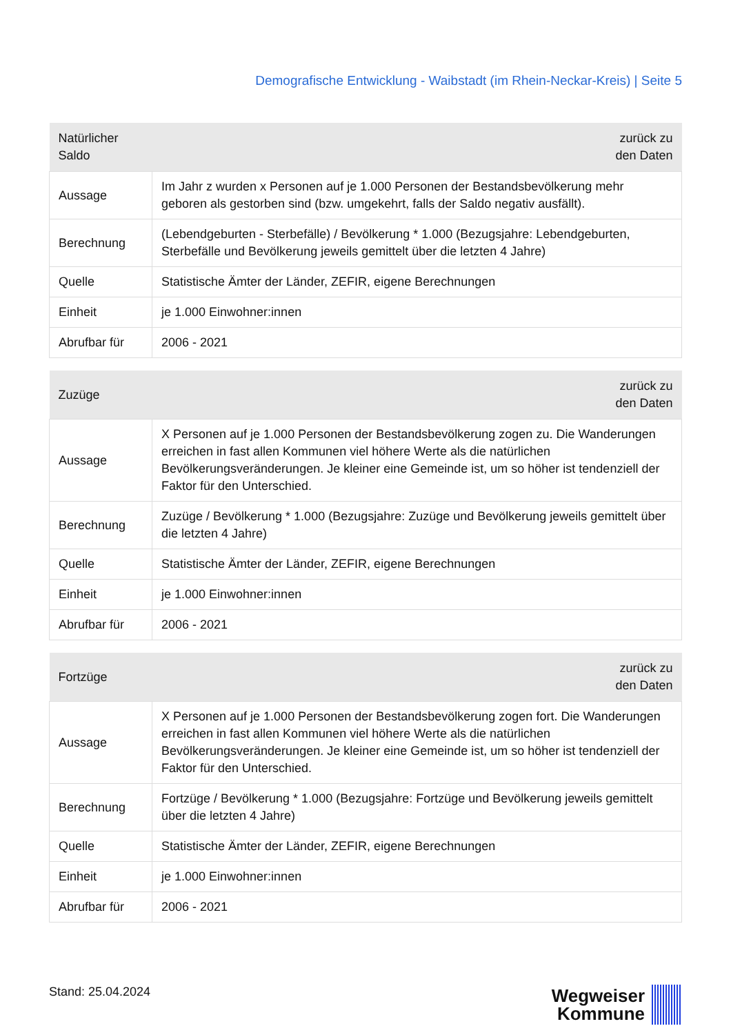Demografische Entwicklung - Waibstadt (im Rhein-Neckar-Kreis) | Seite 5
| Natürlicher Saldo | zurück zu den Daten |
| --- | --- |
| Aussage | Im Jahr z wurden x Personen auf je 1.000 Personen der Bestandsbevölkerung mehr geboren als gestorben sind (bzw. umgekehrt, falls der Saldo negativ ausfällt). |
| Berechnung | (Lebendgeburten - Sterbefälle) / Bevölkerung * 1.000 (Bezugsjahre: Lebendgeburten, Sterbefälle und Bevölkerung jeweils gemittelt über die letzten 4 Jahre) |
| Quelle | Statistische Ämter der Länder, ZEFIR, eigene Berechnungen |
| Einheit | je 1.000 Einwohner:innen |
| Abrufbar für | 2006 - 2021 |
| Zuzüge | zurück zu den Daten |
| --- | --- |
| Aussage | X Personen auf je 1.000 Personen der Bestandsbevölkerung zogen zu. Die Wanderungen erreichen in fast allen Kommunen viel höhere Werte als die natürlichen Bevölkerungsveränderungen. Je kleiner eine Gemeinde ist, um so höher ist tendenziell der Faktor für den Unterschied. |
| Berechnung | Zuzüge / Bevölkerung * 1.000 (Bezugsjahre: Zuzüge und Bevölkerung jeweils gemittelt über die letzten 4 Jahre) |
| Quelle | Statistische Ämter der Länder, ZEFIR, eigene Berechnungen |
| Einheit | je 1.000 Einwohner:innen |
| Abrufbar für | 2006 - 2021 |
| Fortzüge | zurück zu den Daten |
| --- | --- |
| Aussage | X Personen auf je 1.000 Personen der Bestandsbevölkerung zogen fort. Die Wanderungen erreichen in fast allen Kommunen viel höhere Werte als die natürlichen Bevölkerungsveränderungen. Je kleiner eine Gemeinde ist, um so höher ist tendenziell der Faktor für den Unterschied. |
| Berechnung | Fortzüge / Bevölkerung * 1.000 (Bezugsjahre: Fortzüge und Bevölkerung jeweils gemittelt über die letzten 4 Jahre) |
| Quelle | Statistische Ämter der Länder, ZEFIR, eigene Berechnungen |
| Einheit | je 1.000 Einwohner:innen |
| Abrufbar für | 2006 - 2021 |
Stand: 25.04.2024
Wegweiser
Kommune